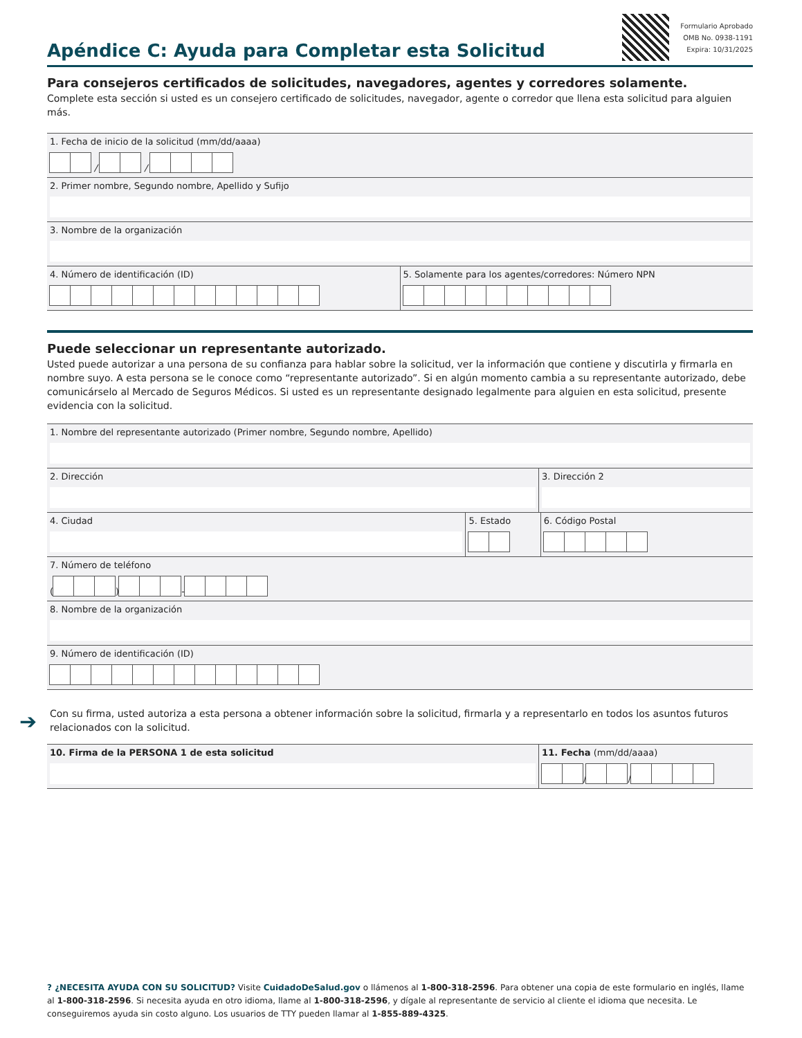Apéndice C: Ayuda para Completar esta Solicitud
Formulario Aprobado
OMB No. 0938-1191
Expira: 10/31/2025
Para consejeros certificados de solicitudes, navegadores, agentes y corredores solamente.
Complete esta sección si usted es un consejero certificado de solicitudes, navegador, agente o corredor que llena esta solicitud para alguien más.
1. Fecha de inicio de la solicitud (mm/dd/aaaa)
/ /
2. Primer nombre, Segundo nombre, Apellido y Sufijo
3. Nombre de la organización
4. Número de identificación (ID)
5. Solamente para los agentes/corredores: Número NPN
Puede seleccionar un representante autorizado.
Usted puede autorizar a una persona de su confianza para hablar sobre la solicitud, ver la información que contiene y discutirla y firmarla en nombre suyo. A esta persona se le conoce como “representante autorizado”. Si en algún momento cambia a su representante autorizado, debe comunicárselo al Mercado de Seguros Médicos. Si usted es un representante designado legalmente para alguien en esta solicitud, presente evidencia con la solicitud.
1. Nombre del representante autorizado (Primer nombre, Segundo nombre, Apellido)
2. Dirección 3. Dirección 2
4. Ciudad 5. Estado 6. Código Postal
7. Número de teléfono
( ) -
8. Nombre de la organización
9. Número de identificación (ID)
Con su firma, usted autoriza a esta persona a obtener información sobre la solicitud, firmarla y a representarlo en todos los asuntos futuros relacionados con la solicitud.
10. Firma de la PERSONA 1 de esta solicitud
11. Fecha (mm/dd/aaaa)
/ /
➔
? ¿NECESITA AYUDA CON SU SOLICITUD? Visite CuidadoDeSalud.gov o llámenos al 1-800-318-2596. Para obtener una copia de este formulario en inglés, llame al 1-800-318-2596. Si necesita ayuda en otro idioma, llame al 1-800-318-2596, y dígale al representante de servicio al cliente el idioma que necesita. Le conseguiremos ayuda sin costo alguno. Los usuarios de TTY pueden llamar al 1-855-889-4325.